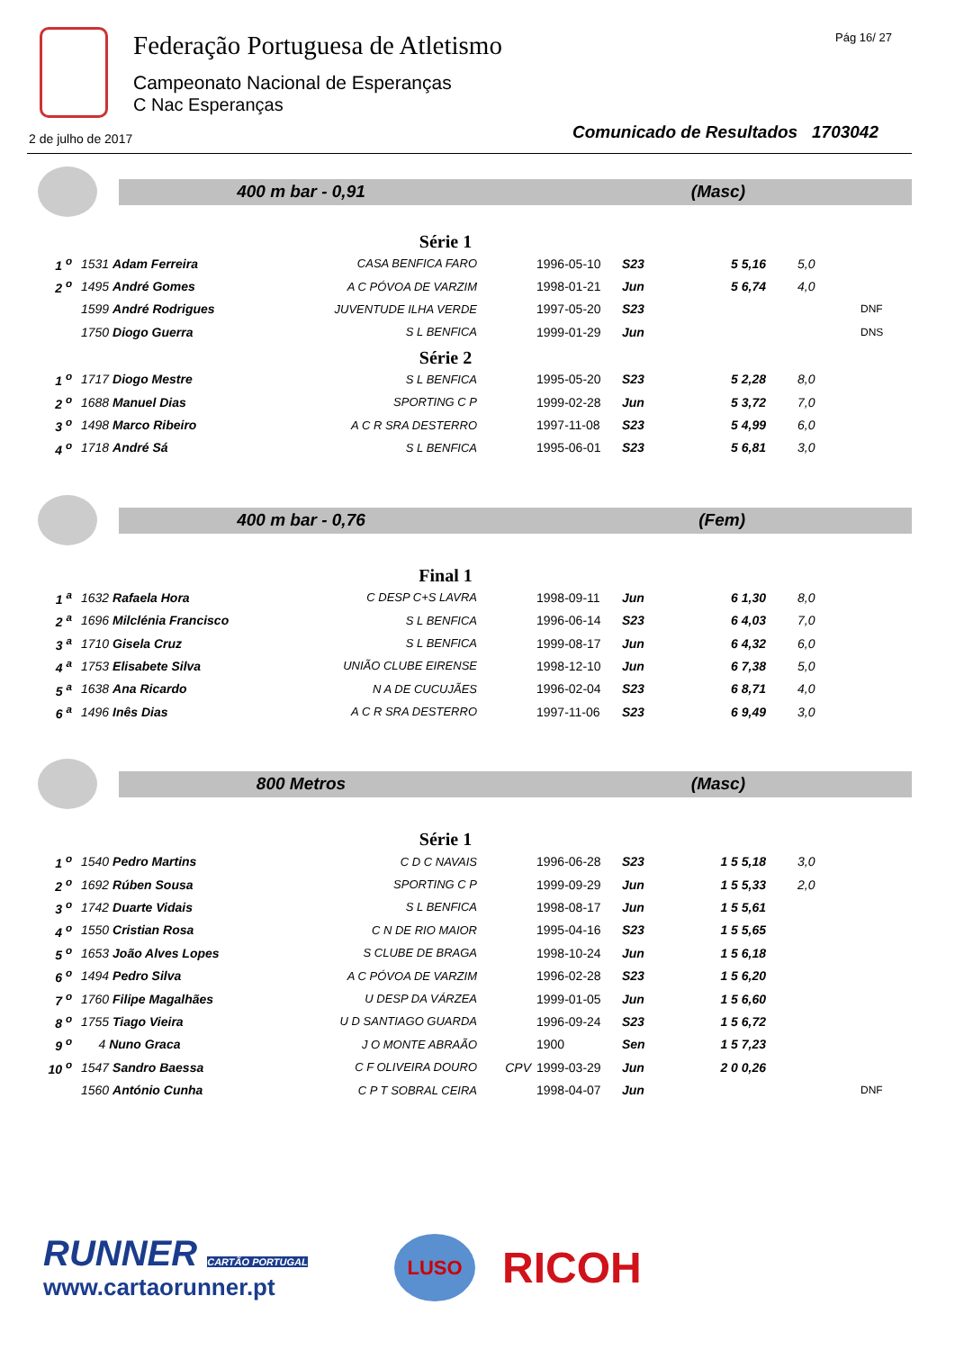Federação Portuguesa de Atletismo
Campeonato Nacional de Esperanças
C Nac Esperanças
Pág 16/ 27
2 de julho de 2017
Comunicado de Resultados 1703042
400 m bar - 0,91 (Masc)
Série 1
| 1 <sup>o</sup> | 1531 Adam Ferreira | CASA BENFICA FARO | | 1996-05-10 | S23 | 5 5,16 | 5,0 | |
| 2 <sup>o</sup> | 1495 André Gomes | A C PÓVOA DE VARZIM | | 1998-01-21 | Jun | 5 6,74 | 4,0 | |
| | 1599 André Rodrigues | JUVENTUDE ILHA VERDE | | 1997-05-20 | S23 | | | DNF |
| | 1750 Diogo Guerra | S L BENFICA | | 1999-01-29 | Jun | | | DNS |
Série 2
| 1 <sup>o</sup> | 1717 Diogo Mestre | S L BENFICA | | 1995-05-20 | S23 | 5 2,28 | 8,0 | |
| 2 <sup>o</sup> | 1688 Manuel Dias | SPORTING C P | | 1999-02-28 | Jun | 5 3,72 | 7,0 | |
| 3 <sup>o</sup> | 1498 Marco Ribeiro | A C R SRA DESTERRO | | 1997-11-08 | S23 | 5 4,99 | 6,0 | |
| 4 <sup>o</sup> | 1718 André Sá | S L BENFICA | | 1995-06-01 | S23 | 5 6,81 | 3,0 | |
400 m bar - 0,76 (Fem)
Final 1
| 1 <sup>a</sup> | 1632 Rafaela Hora | C DESP C+S LAVRA | | 1998-09-11 | Jun | 6 1,30 | 8,0 | |
| 2 <sup>a</sup> | 1696 Milclénia Francisco | S L BENFICA | | 1996-06-14 | S23 | 6 4,03 | 7,0 | |
| 3 <sup>a</sup> | 1710 Gisela Cruz | S L BENFICA | | 1999-08-17 | Jun | 6 4,32 | 6,0 | |
| 4 <sup>a</sup> | 1753 Elisabete Silva | UNIÃO CLUBE EIRENSE | | 1998-12-10 | Jun | 6 7,38 | 5,0 | |
| 5 <sup>a</sup> | 1638 Ana Ricardo | N A DE CUCUJÃES | | 1996-02-04 | S23 | 6 8,71 | 4,0 | |
| 6 <sup>a</sup> | 1496 Inês Dias | A C R SRA DESTERRO | | 1997-11-06 | S23 | 6 9,49 | 3,0 | |
800 Metros (Masc)
Série 1
| 1 <sup>o</sup> | 1540 Pedro Martins | C D C NAVAIS | | 1996-06-28 | S23 | 1 5 5,18 | 3,0 | |
| 2 <sup>o</sup> | 1692 Rúben Sousa | SPORTING C P | | 1999-09-29 | Jun | 1 5 5,33 | 2,0 | |
| 3 <sup>o</sup> | 1742 Duarte Vidais | S L BENFICA | | 1998-08-17 | Jun | 1 5 5,61 | | |
| 4 <sup>o</sup> | 1550 Cristian Rosa | C N DE RIO MAIOR | | 1995-04-16 | S23 | 1 5 5,65 | | |
| 5 <sup>o</sup> | 1653 João Alves Lopes | S CLUBE DE BRAGA | | 1998-10-24 | Jun | 1 5 6,18 | | |
| 6 <sup>o</sup> | 1494 Pedro Silva | A C PÓVOA DE VARZIM | | 1996-02-28 | S23 | 1 5 6,20 | | |
| 7 <sup>o</sup> | 1760 Filipe Magalhães | U DESP DA VÁRZEA | | 1999-01-05 | Jun | 1 5 6,60 | | |
| 8 <sup>o</sup> | 1755 Tiago Vieira | U D SANTIAGO GUARDA | | 1996-09-24 | S23 | 1 5 6,72 | | |
| 9 <sup>o</sup> | 4 Nuno Graca | J O MONTE ABRAÃO | | 1900 | Sen | 1 5 7,23 | | |
| 10 <sup>o</sup> | 1547 Sandro Baessa | C F OLIVEIRA DOURO | CPV | 1999-03-29 | Jun | 2 0 0,26 | | |
| | 1560 António Cunha | C P T SOBRAL CEIRA | | 1998-04-07 | Jun | | | DNF |
RUNNER CARTÃO PORTUGAL
www.cartaorunner.pt
LUSO
RICOH